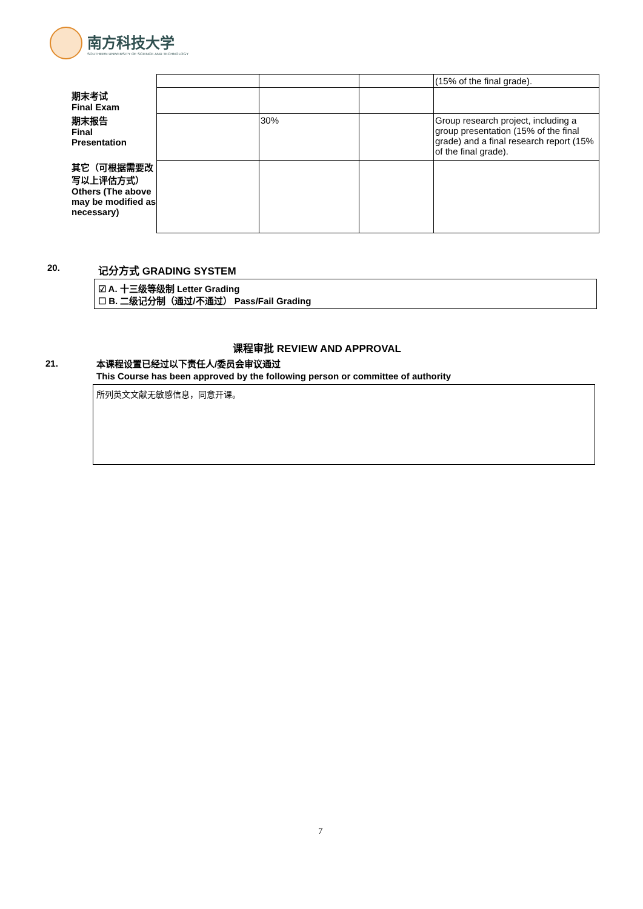南方科技大学
SOUTHERN UNIVERSITY OF SCIENCE AND TECHNOLOGY
| | | | | (15% of the final grade). |
| 期末考试 Final Exam | | | | |
| 期末报告 Final Presentation | | 30% | | Group research project, including a group presentation (15% of the final grade) and a final research report (15% of the final grade). |
| 其它（可根据需要改写以上评估方式）Others (The above may be modified as necessary) | | | | |
20. 记分方式 GRADING SYSTEM
☑ A. 十三级等级制 Letter Grading
☐ B. 二级记分制（通过/不通过） Pass/Fail Grading
课程审批 REVIEW AND APPROVAL
21.
本课程设置已经过以下责任人/委员会审议通过
This Course has been approved by the following person or committee of authority
所列英文文献无敏感信息，同意开课。
7